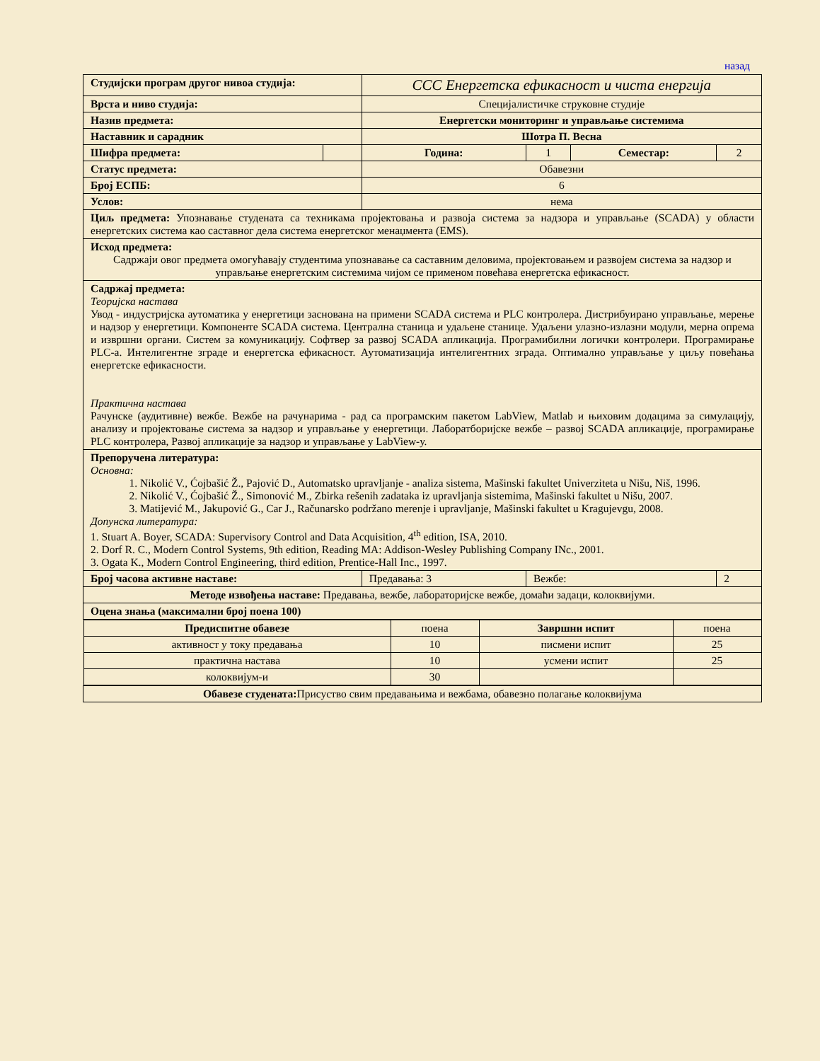назад
| Студијски програм другог нивоа студија: | | ССС Енергетска ефикасност и чиста енергија | | | |
| Врста и ниво студија: | | Специјалистичке струковне студије | | | |
| Назив предмета: | | Енергетски мониторинг и управљање системима | | | |
| Наставник и сарадник | | Шотра П. Весна | | | |
| Шифра предмета: | | Година: | 1 | Семестар: | 2 |
| Статус предмета: | | Обавезни | | | |
| Број ЕСПБ: | | 6 | | | |
| Услов: | | нема | | | |
| Циљ предмета: Упознавање студената са техникама пројектовања и развоја система за надзора и управљање (SCADA) у области енергетских система као саставног дела система енергетског менаџмента (EMS). | | | | | |
| Исход предмета: Садржаји овог предмета омогућавају студентима упознавање са саставним деловима, пројектовањем и развојем система за надзор и управљање енергетским системима чијом се применом повећава енергетска ефикасност. | | | | | |
| Садржај предмета: Теоријска настава Увод - индустријска аутоматика у енергетици заснована на примени SCADA система и PLC контролера. Дистрибуирано управљање, мерење и надзор у енергетици. Компоненте SCADA система. Централна станица и удаљене станице. Удаљени улазно-излазни модули, мерна опрема и извршни органи. Систем за комуникацију. Софтвер за развој SCADA апликација. Програмибилни логички контролери. Програмирање PLC-а. Интелигентне зграде и енергетска ефикасност. Аутоматизација интелигентних зграда. Оптимално управљање у циљу повећања енергетске ефикасности. Практична настава Рачунске (аудитивне) вежбе. Вежбе на рачунарима - рад са програмским пакетом LabView, Matlab и њиховим додацима за симулацију, анализу и пројектовање система за надзор и управљање у енергетици. Лаборатборијске вежбе – развој SCADA апликације, програмирање PLC контролера, Развој апликације за надзор и управљање у LabView-у. | | | | | |
| Препоручена литература: Основна: 1. Nikolić V., Ćojbašić Ž., Pajović D., Automatsko upravljanje - analiza sistema, Mašinski fakultet Univerziteta u Nišu, Niš, 1996. 2. Nikolić V., Ćojbašić Ž., Simonović M., Zbirka rešenih zadataka iz upravljanja sistemima, Mašinski fakultet u Nišu, 2007. 3. Matijević M., Jakupović G., Car J., Računarsko podržano merenje i upravljanje, Mašinski fakultet u Kragujevgu, 2008. Допунска литература: 1. Stuart A. Boyer, SCADA: Supervisory Control and Data Acquisition, 4<sup>th</sup> edition, ISA, 2010. 2. Dorf R. C., Modern Control Systems, 9th edition, Reading MA: Addison-Wesley Publishing Company INc., 2001. 3. Ogata K., Modern Control Engineering, third edition, Prentice-Hall Inc., 1997. | | | | | |
| Број часова активне наставе: | | Предавања: 3 | Вежбе: | | 2 |
| Методе извођења наставе: Предавања, вежбе, лабораторијске вежбе, домаћи задаци, колоквијуми. | | | | | |
| Оцена знања (максимални број поена 100) | | | | | |
| / Предиспитне обавезе / поена / Завршни испит / поена / / активност у току предавања / 10 / писмени испит / 25 / / практична настава / 10 / усмени испит / 25 / / колоквијум-и / 30 / / / | | | | | |
| Обавезе студената: Присуство свим предавањима и вежбама, обавезно полагање колоквијума | | | | | |